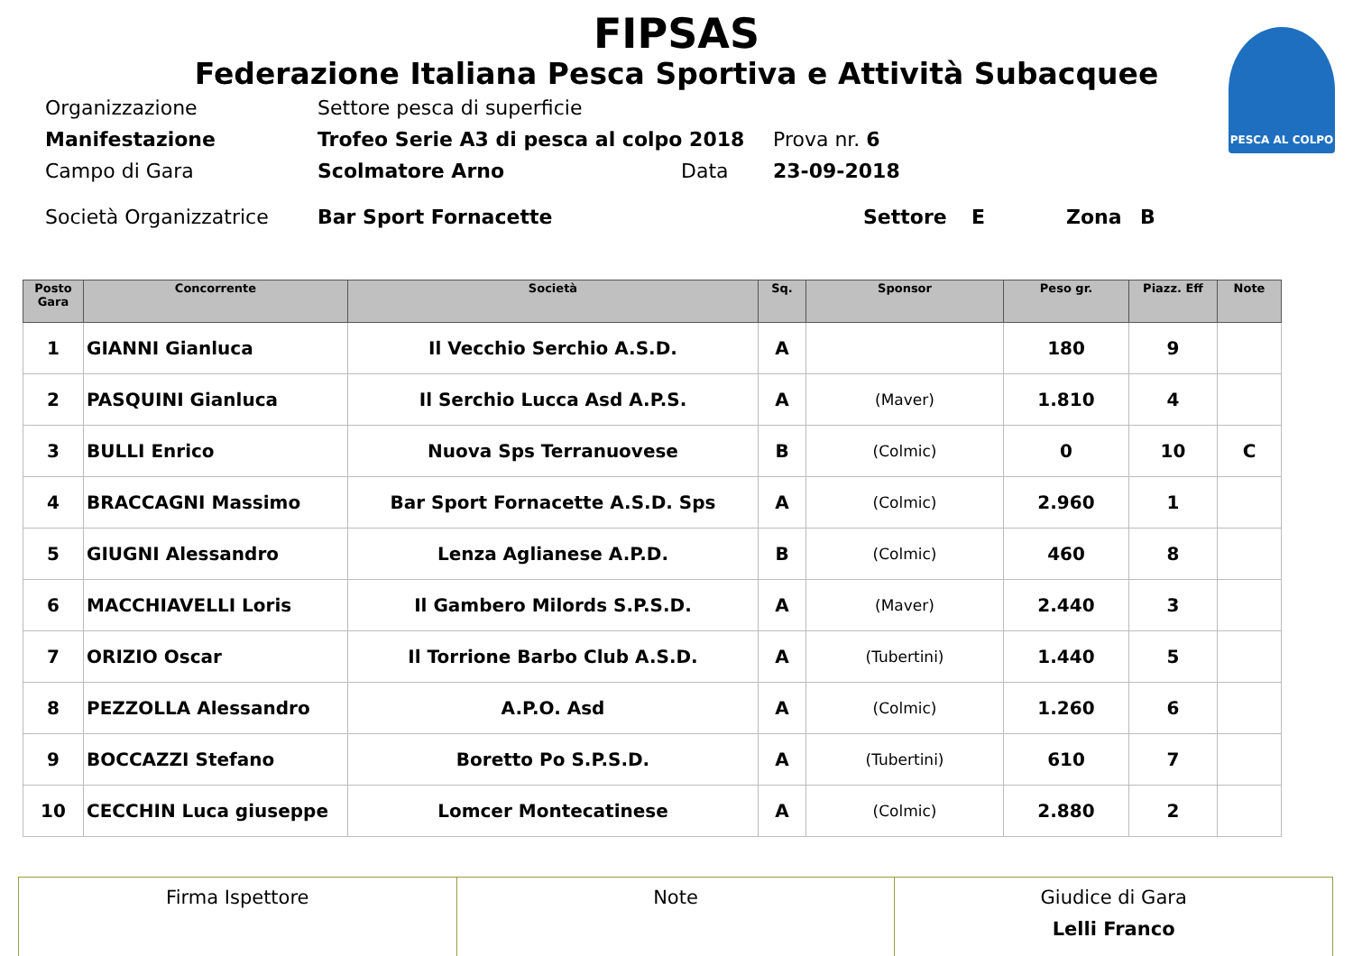PESCA AL COLPO
FIPSAS
Federazione Italiana Pesca Sportiva e Attività Subacquee
Organizzazione Settore pesca di superficie
Manifestazione Trofeo Serie A3 di pesca al colpo 2018 Prova nr. 6
Campo di Gara Scolmatore Arno Data 23-09-2018
Società Organizzatrice Bar Sport Fornacette Settore E Zona B
| Posto Gara | Concorrente | Società | Sq. | Sponsor | Peso gr. | Piazz. Eff | Note |
| --- | --- | --- | --- | --- | --- | --- | --- |
| 1 | GIANNI Gianluca | Il Vecchio Serchio A.S.D. | A | | 180 | 9 | |
| 2 | PASQUINI Gianluca | Il Serchio Lucca Asd A.P.S. | A | (Maver) | 1.810 | 4 | |
| 3 | BULLI Enrico | Nuova Sps Terranuovese | B | (Colmic) | 0 | 10 | C |
| 4 | BRACCAGNI Massimo | Bar Sport Fornacette A.S.D. Sps | A | (Colmic) | 2.960 | 1 | |
| 5 | GIUGNI Alessandro | Lenza Aglianese A.P.D. | B | (Colmic) | 460 | 8 | |
| 6 | MACCHIAVELLI Loris | Il Gambero Milords S.P.S.D. | A | (Maver) | 2.440 | 3 | |
| 7 | ORIZIO Oscar | Il Torrione Barbo Club A.S.D. | A | (Tubertini) | 1.440 | 5 | |
| 8 | PEZZOLLA Alessandro | A.P.O. Asd | A | (Colmic) | 1.260 | 6 | |
| 9 | BOCCAZZI Stefano | Boretto Po S.P.S.D. | A | (Tubertini) | 610 | 7 | |
| 10 | CECCHIN Luca giuseppe | Lomcer Montecatinese | A | (Colmic) | 2.880 | 2 | |
| Firma Ispettore | Note | Giudice di Gara Lelli Franco |